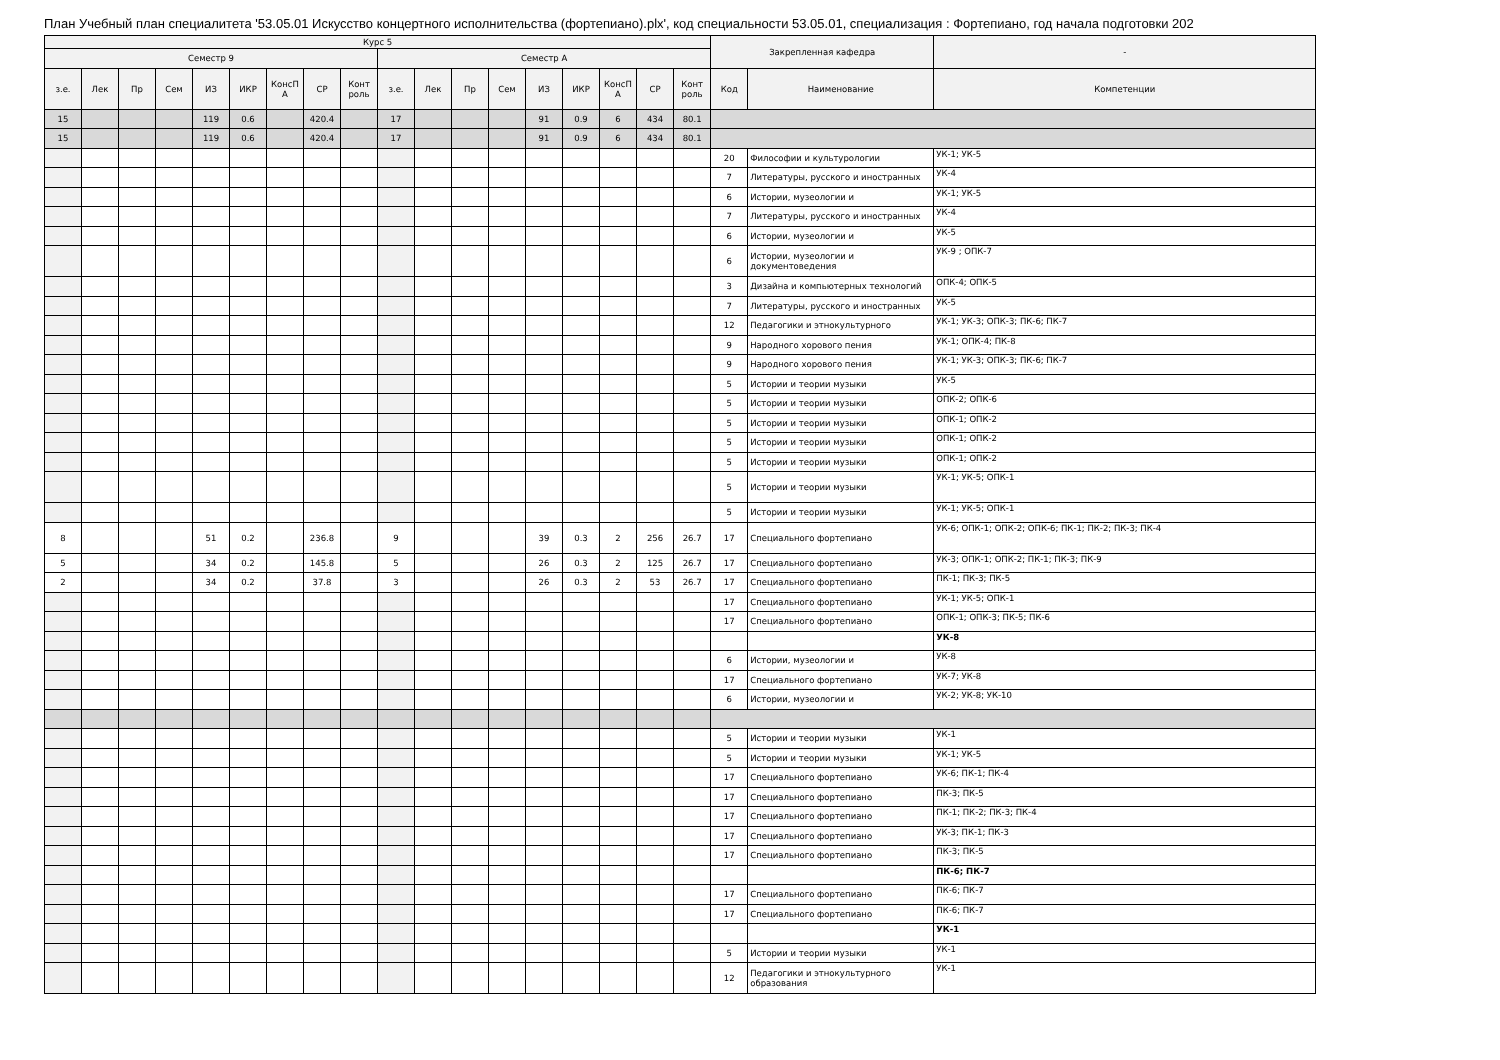План Учебный план специалитета '53.05.01 Искусство концертного исполнительства (фортепиано).plx', код специальности 53.05.01, специализация : Фортепиано, год начала подготовки 202
| Курс 5 | | | | | | | | | | | | | | | | | | Закрепленная кафедра | | - |
| --- | --- | --- | --- | --- | --- | --- | --- | --- | --- | --- | --- | --- | --- | --- | --- | --- | --- | --- | --- | --- |
| Семестр 9 | | | | | | | | | Семестр А | | | | | | | | | | | |
| з.е. | Лек | Пр | Сем | ИЗ | ИКР | КонсП А | СР | Конт роль | з.е. | Лек | Пр | Сем | ИЗ | ИКР | КонсП А | СР | Конт роль | Код | Наименование | Компетенции |
| 15 | | | | 119 | 0.6 | | 420.4 | | 17 | | | | 91 | 0.9 | 6 | 434 | 80.1 | | | |
| 15 | | | | 119 | 0.6 | | 420.4 | | 17 | | | | 91 | 0.9 | 6 | 434 | 80.1 | | | |
| | | | | | | | | | | | | | | | | | | 20 | Философии и культурологии | УК-1; УК-5 |
| | | | | | | | | | | | | | | | | | | 7 | Литературы, русского и иностранных | УК-4 |
| | | | | | | | | | | | | | | | | | | 6 | Истории, музеологии и | УК-1; УК-5 |
| | | | | | | | | | | | | | | | | | | 7 | Литературы, русского и иностранных | УК-4 |
| | | | | | | | | | | | | | | | | | | 6 | Истории, музеологии и | УК-5 |
| | | | | | | | | | | | | | | | | | | 6 | Истории, музеологии и документоведения | УК-9 ; ОПК-7 |
| | | | | | | | | | | | | | | | | | | 3 | Дизайна и компьютерных технологий | ОПК-4; ОПК-5 |
| | | | | | | | | | | | | | | | | | | 7 | Литературы, русского и иностранных | УК-5 |
| | | | | | | | | | | | | | | | | | | 12 | Педагогики и этнокультурного | УК-1; УК-3; ОПК-3; ПК-6; ПК-7 |
| | | | | | | | | | | | | | | | | | | 9 | Народного хорового пения | УК-1; ОПК-4; ПК-8 |
| | | | | | | | | | | | | | | | | | | 9 | Народного хорового пения | УК-1; УК-3; ОПК-3; ПК-6; ПК-7 |
| | | | | | | | | | | | | | | | | | | 5 | Истории и теории музыки | УК-5 |
| | | | | | | | | | | | | | | | | | | 5 | Истории и теории музыки | ОПК-2; ОПК-6 |
| | | | | | | | | | | | | | | | | | | 5 | Истории и теории музыки | ОПК-1; ОПК-2 |
| | | | | | | | | | | | | | | | | | | 5 | Истории и теории музыки | ОПК-1; ОПК-2 |
| | | | | | | | | | | | | | | | | | | 5 | Истории и теории музыки | ОПК-1; ОПК-2 |
| | | | | | | | | | | | | | | | | | | 5 | Истории и теории музыки | УК-1; УК-5; ОПК-1 |
| | | | | | | | | | | | | | | | | | | 5 | Истории и теории музыки | УК-1; УК-5; ОПК-1 |
| 8 | | | | 51 | 0.2 | | 236.8 | | 9 | | | | 39 | 0.3 | 2 | 256 | 26.7 | 17 | Специального фортепиано | УК-6; ОПК-1; ОПК-2; ОПК-6; ПК-1; ПК-2; ПК-3; ПК-4 |
| 5 | | | | 34 | 0.2 | | 145.8 | | 5 | | | | 26 | 0.3 | 2 | 125 | 26.7 | 17 | Специального фортепиано | УК-3; ОПК-1; ОПК-2; ПК-1; ПК-3; ПК-9 |
| 2 | | | | 34 | 0.2 | | 37.8 | | 3 | | | | 26 | 0.3 | 2 | 53 | 26.7 | 17 | Специального фортепиано | ПК-1; ПК-3; ПК-5 |
| | | | | | | | | | | | | | | | | | | 17 | Специального фортепиано | УК-1; УК-5; ОПК-1 |
| | | | | | | | | | | | | | | | | | | 17 | Специального фортепиано | ОПК-1; ОПК-3; ПК-5; ПК-6 |
| | | | | | | | | | | | | | | | | | | | | УК-8 |
| | | | | | | | | | | | | | | | | | | 6 | Истории, музеологии и | УК-8 |
| | | | | | | | | | | | | | | | | | | 17 | Специального фортепиано | УК-7; УК-8 |
| | | | | | | | | | | | | | | | | | | 6 | Истории, музеологии и | УК-2; УК-8; УК-10 |
| | | | | | | | | | | | | | | | | | | 5 | Истории и теории музыки | УК-1 |
| | | | | | | | | | | | | | | | | | | 5 | Истории и теории музыки | УК-1; УК-5 |
| | | | | | | | | | | | | | | | | | | 17 | Специального фортепиано | УК-6; ПК-1; ПК-4 |
| | | | | | | | | | | | | | | | | | | 17 | Специального фортепиано | ПК-3; ПК-5 |
| | | | | | | | | | | | | | | | | | | 17 | Специального фортепиано | ПК-1; ПК-2; ПК-3; ПК-4 |
| | | | | | | | | | | | | | | | | | | 17 | Специального фортепиано | УК-3; ПК-1; ПК-3 |
| | | | | | | | | | | | | | | | | | | 17 | Специального фортепиано | ПК-3; ПК-5 |
| | | | | | | | | | | | | | | | | | | | | ПК-6; ПК-7 |
| | | | | | | | | | | | | | | | | | | 17 | Специального фортепиано | ПК-6; ПК-7 |
| | | | | | | | | | | | | | | | | | | 17 | Специального фортепиано | ПК-6; ПК-7 |
| | | | | | | | | | | | | | | | | | | | | УК-1 |
| | | | | | | | | | | | | | | | | | | 5 | Истории и теории музыки | УК-1 |
| | | | | | | | | | | | | | | | | | | 12 | Педагогики и этнокультурного образования | УК-1 |